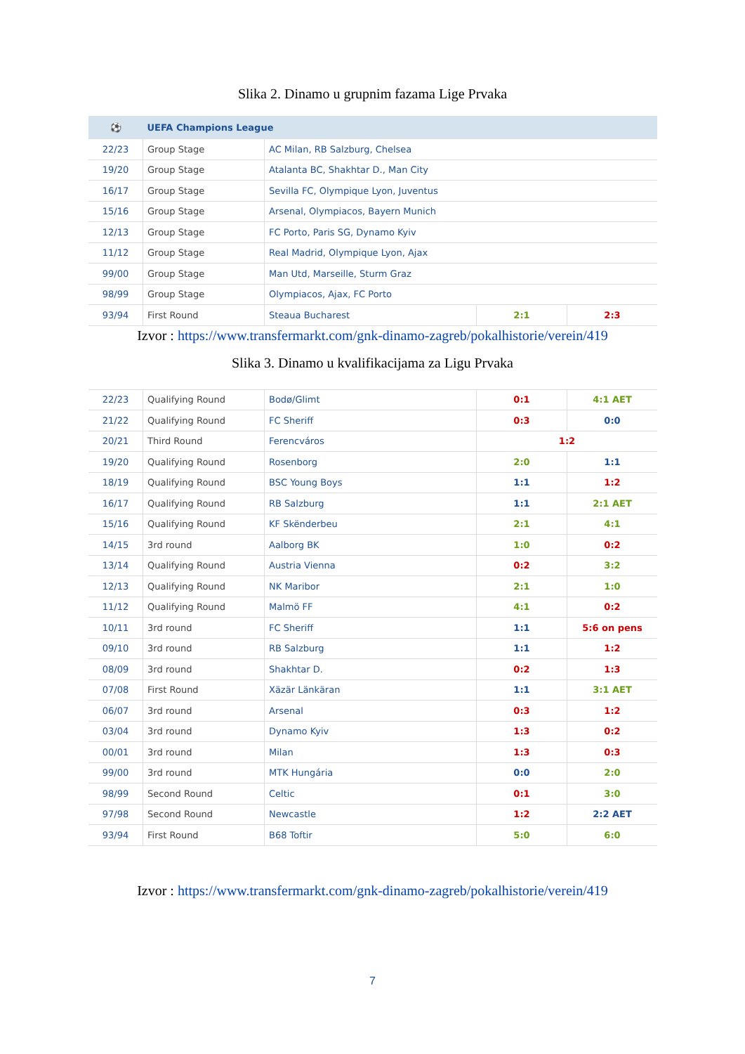Slika 2. Dinamo u grupnim fazama Lige Prvaka
| ⚽ | UEFA Champions League | | | |
| --- | --- | --- | --- | --- |
| 22/23 | Group Stage | AC Milan, RB Salzburg, Chelsea | | |
| 19/20 | Group Stage | Atalanta BC, Shakhtar D., Man City | | |
| 16/17 | Group Stage | Sevilla FC, Olympique Lyon, Juventus | | |
| 15/16 | Group Stage | Arsenal, Olympiacos, Bayern Munich | | |
| 12/13 | Group Stage | FC Porto, Paris SG, Dynamo Kyiv | | |
| 11/12 | Group Stage | Real Madrid, Olympique Lyon, Ajax | | |
| 99/00 | Group Stage | Man Utd, Marseille, Sturm Graz | | |
| 98/99 | Group Stage | Olympiacos, Ajax, FC Porto | | |
| 93/94 | First Round | Steaua Bucharest | 2:1 | 2:3 |
Izvor : https://www.transfermarkt.com/gnk-dinamo-zagreb/pokalhistorie/verein/419
Slika 3. Dinamo u kvalifikacijama za Ligu Prvaka
| 22/23 | Qualifying Round | Bodø/Glimt | 0:1 | 4:1 AET |
| 21/22 | Qualifying Round | FC Sheriff | 0:3 | 0:0 |
| 20/21 | Third Round | Ferencváros | 1:2 | |
| 19/20 | Qualifying Round | Rosenborg | 2:0 | 1:1 |
| 18/19 | Qualifying Round | BSC Young Boys | 1:1 | 1:2 |
| 16/17 | Qualifying Round | RB Salzburg | 1:1 | 2:1 AET |
| 15/16 | Qualifying Round | KF Skënderbeu | 2:1 | 4:1 |
| 14/15 | 3rd round | Aalborg BK | 1:0 | 0:2 |
| 13/14 | Qualifying Round | Austria Vienna | 0:2 | 3:2 |
| 12/13 | Qualifying Round | NK Maribor | 2:1 | 1:0 |
| 11/12 | Qualifying Round | Malmö FF | 4:1 | 0:2 |
| 10/11 | 3rd round | FC Sheriff | 1:1 | 5:6 on pens |
| 09/10 | 3rd round | RB Salzburg | 1:1 | 1:2 |
| 08/09 | 3rd round | Shakhtar D. | 0:2 | 1:3 |
| 07/08 | First Round | Xäzär Länkäran | 1:1 | 3:1 AET |
| 06/07 | 3rd round | Arsenal | 0:3 | 1:2 |
| 03/04 | 3rd round | Dynamo Kyiv | 1:3 | 0:2 |
| 00/01 | 3rd round | Milan | 1:3 | 0:3 |
| 99/00 | 3rd round | MTK Hungária | 0:0 | 2:0 |
| 98/99 | Second Round | Celtic | 0:1 | 3:0 |
| 97/98 | Second Round | Newcastle | 1:2 | 2:2 AET |
| 93/94 | First Round | B68 Toftir | 5:0 | 6:0 |
Izvor : https://www.transfermarkt.com/gnk-dinamo-zagreb/pokalhistorie/verein/419
7